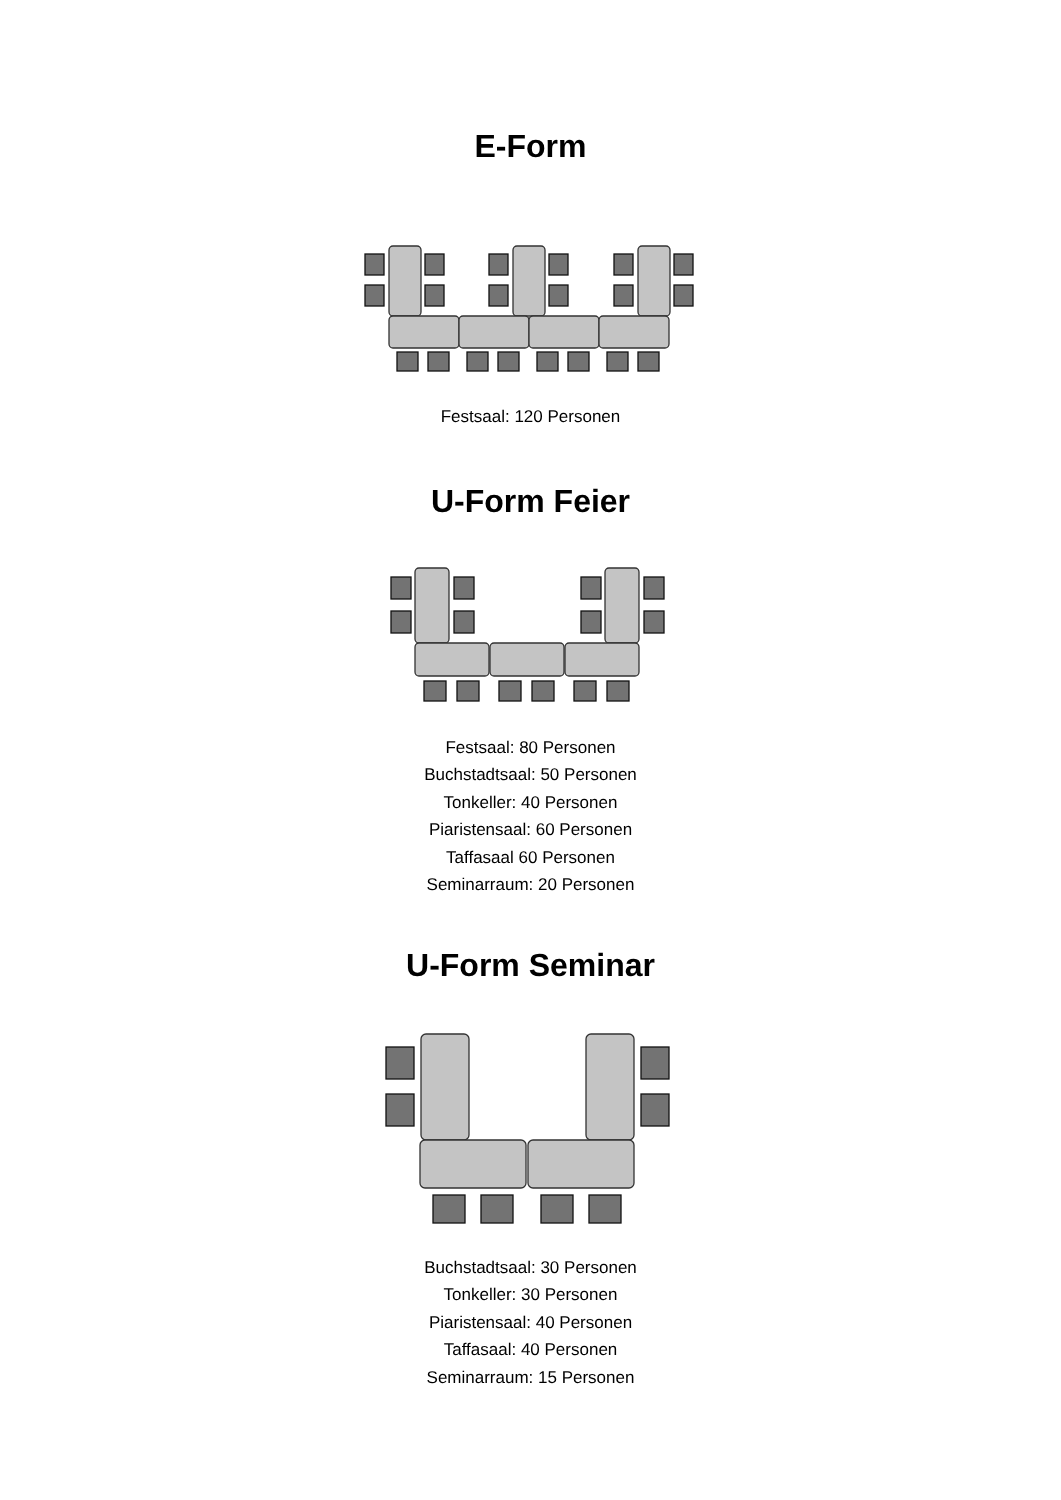E-Form
Festsaal: 120 Personen
U-Form Feier
Festsaal: 80 Personen
Buchstadtsaal: 50 Personen
Tonkeller: 40 Personen
Piaristensaal: 60 Personen
Taffasaal 60 Personen
Seminarraum: 20 Personen
U-Form Seminar
Buchstadtsaal: 30 Personen
Tonkeller: 30 Personen
Piaristensaal: 40 Personen
Taffasaal: 40 Personen
Seminarraum: 15 Personen